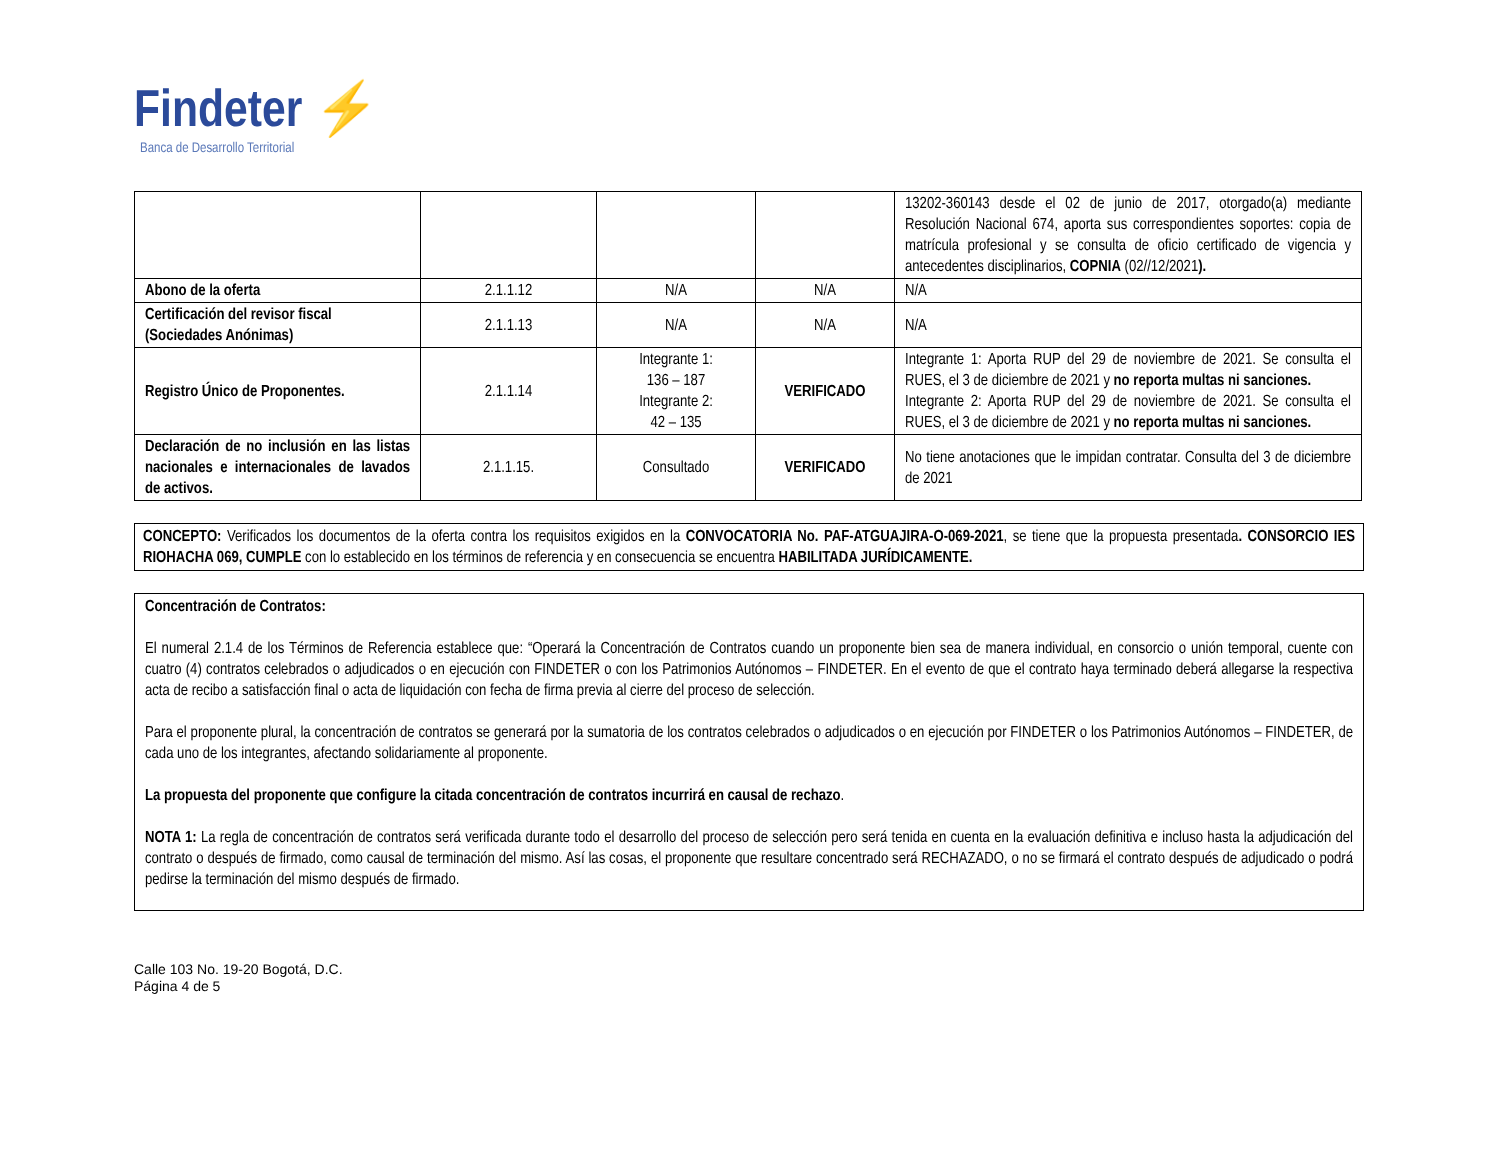Findeter ⚡
Banca de Desarrollo Territorial
| | | | | 13202-360143 desde el 02 de junio de 2017, otorgado(a) mediante Resolución Nacional 674, aporta sus correspondientes soportes: copia de matrícula profesional y se consulta de oficio certificado de vigencia y antecedentes disciplinarios, COPNIA (02//12/2021 ). |
| Abono de la oferta | 2.1.1.12 | N/A | N/A | N/A |
| Certificación del revisor fiscal (Sociedades Anónimas) | 2.1.1.13 | N/A | N/A | N/A |
| Registro Único de Proponentes. | 2.1.1.14 | Integrante 1: 136 – 187 Integrante 2: 42 – 135 | VERIFICADO | Integrante 1: Aporta RUP del 29 de noviembre de 2021. Se consulta el RUES, el 3 de diciembre de 2021 y no reporta multas ni sanciones. Integrante 2: Aporta RUP del 29 de noviembre de 2021. Se consulta el RUES, el 3 de diciembre de 2021 y no reporta multas ni sanciones. |
| Declaración de no inclusión en las listas nacionales e internacionales de lavados de activos. | 2.1.1.15. | Consultado | VERIFICADO | No tiene anotaciones que le impidan contratar. Consulta del 3 de diciembre de 2021 |
CONCEPTO: Verificados los documentos de la oferta contra los requisitos exigidos en la CONVOCATORIA No. PAF-ATGUAJIRA-O-069-2021, se tiene que la propuesta presentada. CONSORCIO IES RIOHACHA 069, CUMPLE con lo establecido en los términos de referencia y en consecuencia se encuentra HABILITADA JURÍDICAMENTE.
Concentración de Contratos:
El numeral 2.1.4 de los Términos de Referencia establece que: “Operará la Concentración de Contratos cuando un proponente bien sea de manera individual, en consorcio o unión temporal, cuente con cuatro (4) contratos celebrados o adjudicados o en ejecución con FINDETER o con los Patrimonios Autónomos – FINDETER. En el evento de que el contrato haya terminado deberá allegarse la respectiva acta de recibo a satisfacción final o acta de liquidación con fecha de firma previa al cierre del proceso de selección.
Para el proponente plural, la concentración de contratos se generará por la sumatoria de los contratos celebrados o adjudicados o en ejecución por FINDETER o los Patrimonios Autónomos – FINDETER, de cada uno de los integrantes, afectando solidariamente al proponente.
La propuesta del proponente que configure la citada concentración de contratos incurrirá en causal de rechazo.
NOTA 1: La regla de concentración de contratos será verificada durante todo el desarrollo del proceso de selección pero será tenida en cuenta en la evaluación definitiva e incluso hasta la adjudicación del contrato o después de firmado, como causal de terminación del mismo. Así las cosas, el proponente que resultare concentrado será RECHAZADO, o no se firmará el contrato después de adjudicado o podrá pedirse la terminación del mismo después de firmado.
Calle 103 No. 19-20 Bogotá, D.C.
Página 4 de 5